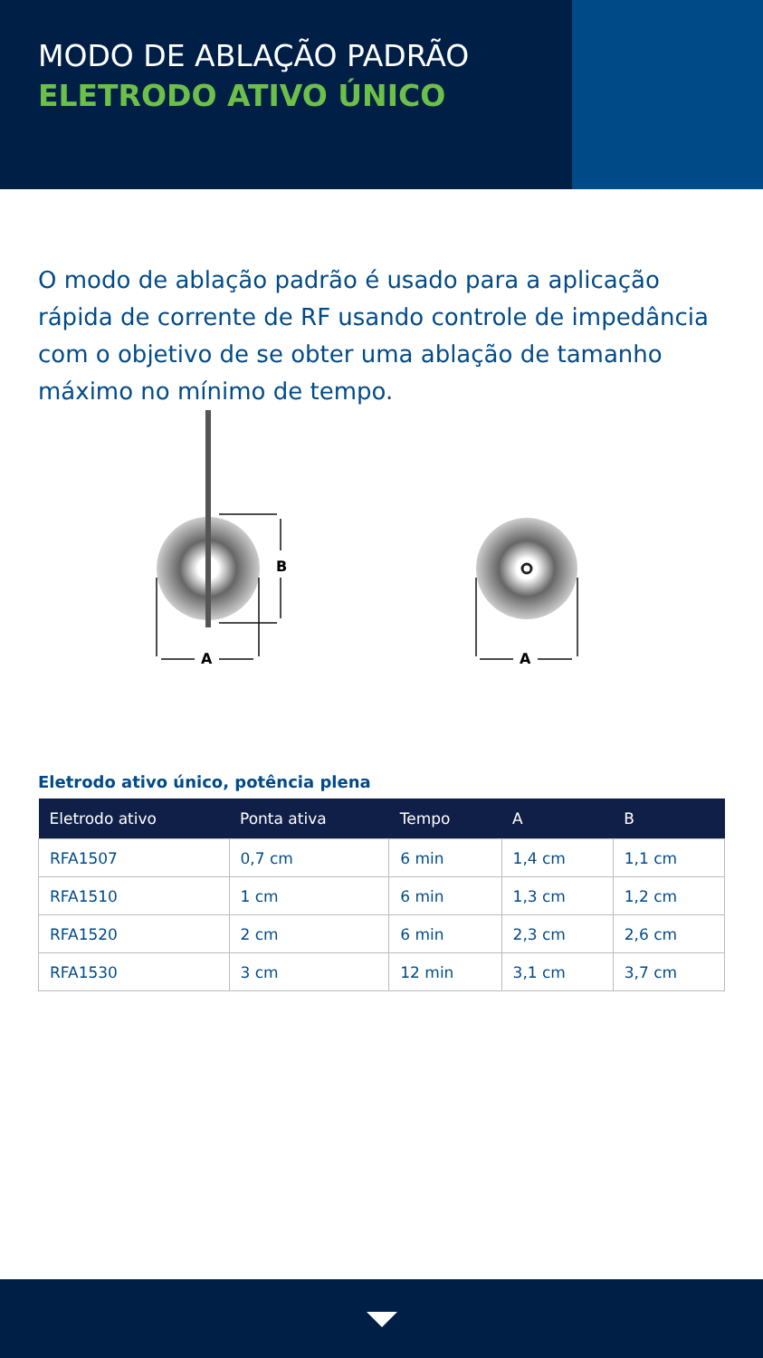MODO DE ABLAÇÃO PADRÃO
ELETRODO ATIVO ÚNICO
O modo de ablação padrão é usado para a aplicação rápida de corrente de RF usando controle de impedância com o objetivo de se obter uma ablação de tamanho máximo no mínimo de tempo.
B
A
A
Eletrodo ativo único, potência plena
| Eletrodo ativo | Ponta ativa | Tempo | A | B |
| --- | --- | --- | --- | --- |
| RFA1507 | 0,7 cm | 6 min | 1,4 cm | 1,1 cm |
| RFA1510 | 1 cm | 6 min | 1,3 cm | 1,2 cm |
| RFA1520 | 2 cm | 6 min | 2,3 cm | 2,6 cm |
| RFA1530 | 3 cm | 12 min | 3,1 cm | 3,7 cm |